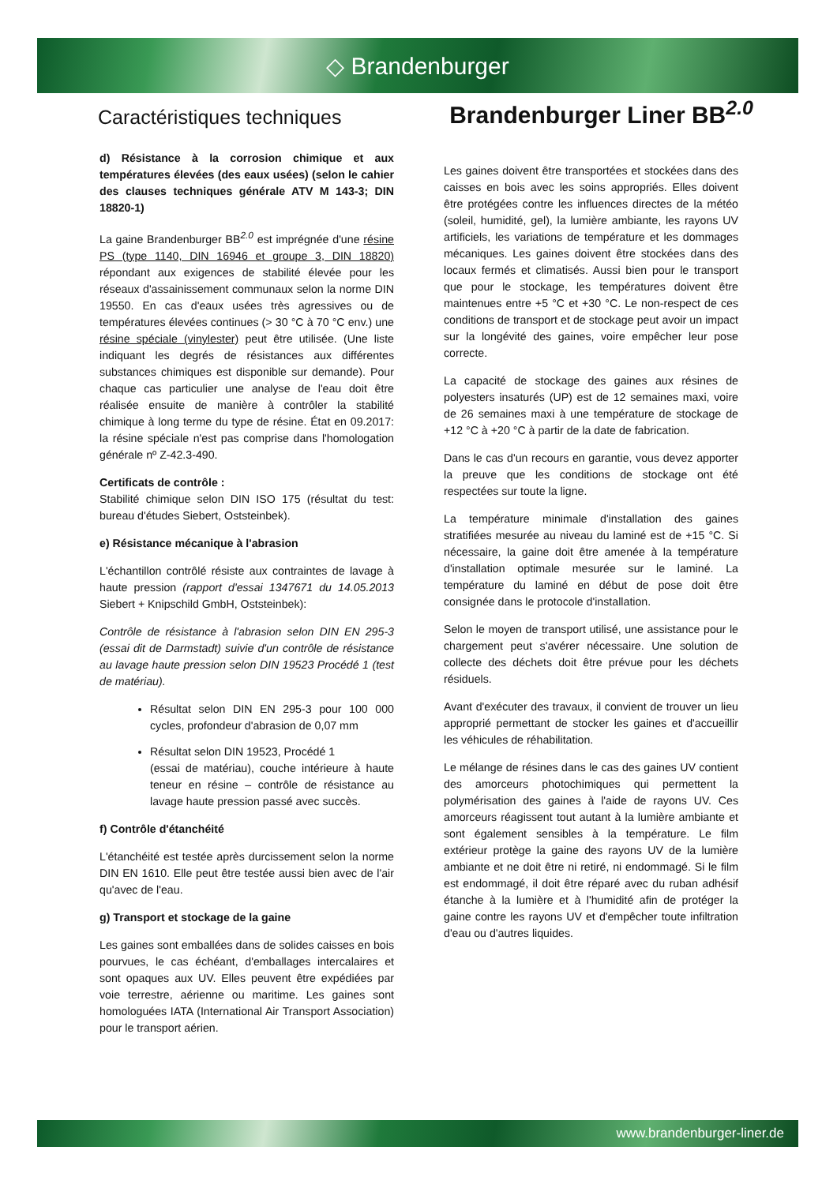◇ Brandenburger
Caractéristiques techniques
Brandenburger Liner BB<sup>2.0</sup>
d) Résistance à la corrosion chimique et aux températures élevées (des eaux usées) (selon le cahier des clauses techniques générale ATV M 143-3; DIN 18820-1)
La gaine Brandenburger BB<sup>2.0</sup> est imprégnée d'une résine PS (type 1140, DIN 16946 et groupe 3, DIN 18820) répondant aux exigences de stabilité élevée pour les réseaux d'assainissement communaux selon la norme DIN 19550. En cas d'eaux usées très agressives ou de températures élevées continues (> 30 °C à 70 °C env.) une résine spéciale (vinylester) peut être utilisée. (Une liste indiquant les degrés de résistances aux différentes substances chimiques est disponible sur demande). Pour chaque cas particulier une analyse de l'eau doit être réalisée ensuite de manière à contrôler la stabilité chimique à long terme du type de résine. État en 09.2017: la résine spéciale n'est pas comprise dans l'homologation générale nº Z-42.3-490.
Certificats de contrôle :
Stabilité chimique selon DIN ISO 175 (résultat du test: bureau d'études Siebert, Oststeinbek).
e) Résistance mécanique à l'abrasion
L'échantillon contrôlé résiste aux contraintes de lavage à haute pression (rapport d'essai 1347671 du 14.05.2013 Siebert + Knipschild GmbH, Oststeinbek):
Contrôle de résistance à l'abrasion selon DIN EN 295-3 (essai dit de Darmstadt) suivie d'un contrôle de résistance au lavage haute pression selon DIN 19523 Procédé 1 (test de matériau).
Résultat selon DIN EN 295-3 pour 100 000 cycles, profondeur d'abrasion de 0,07 mm
Résultat selon DIN 19523, Procédé 1
(essai de matériau), couche intérieure à haute teneur en résine – contrôle de résistance au lavage haute pression passé avec succès.
f) Contrôle d'étanchéité
L'étanchéité est testée après durcissement selon la norme DIN EN 1610. Elle peut être testée aussi bien avec de l'air qu'avec de l'eau.
g) Transport et stockage de la gaine
Les gaines sont emballées dans de solides caisses en bois pourvues, le cas échéant, d'emballages intercalaires et sont opaques aux UV. Elles peuvent être expédiées par voie terrestre, aérienne ou maritime. Les gaines sont homologuées IATA (International Air Transport Association) pour le transport aérien.
Les gaines doivent être transportées et stockées dans des caisses en bois avec les soins appropriés. Elles doivent être protégées contre les influences directes de la météo (soleil, humidité, gel), la lumière ambiante, les rayons UV artificiels, les variations de température et les dommages mécaniques. Les gaines doivent être stockées dans des locaux fermés et climatisés. Aussi bien pour le transport que pour le stockage, les températures doivent être maintenues entre +5 °C et +30 °C. Le non-respect de ces conditions de transport et de stockage peut avoir un impact sur la longévité des gaines, voire empêcher leur pose correcte.
La capacité de stockage des gaines aux résines de polyesters insaturés (UP) est de 12 semaines maxi, voire de 26 semaines maxi à une température de stockage de +12 °C à +20 °C à partir de la date de fabrication.
Dans le cas d'un recours en garantie, vous devez apporter la preuve que les conditions de stockage ont été respectées sur toute la ligne.
La température minimale d'installation des gaines stratifiées mesurée au niveau du laminé est de +15 °C. Si nécessaire, la gaine doit être amenée à la température d'installation optimale mesurée sur le laminé. La température du laminé en début de pose doit être consignée dans le protocole d'installation.
Selon le moyen de transport utilisé, une assistance pour le chargement peut s'avérer nécessaire. Une solution de collecte des déchets doit être prévue pour les déchets résiduels.
Avant d'exécuter des travaux, il convient de trouver un lieu approprié permettant de stocker les gaines et d'accueillir les véhicules de réhabilitation.
Le mélange de résines dans le cas des gaines UV contient des amorceurs photochimiques qui permettent la polymérisation des gaines à l'aide de rayons UV. Ces amorceurs réagissent tout autant à la lumière ambiante et sont également sensibles à la température. Le film extérieur protège la gaine des rayons UV de la lumière ambiante et ne doit être ni retiré, ni endommagé. Si le film est endommagé, il doit être réparé avec du ruban adhésif étanche à la lumière et à l'humidité afin de protéger la gaine contre les rayons UV et d'empêcher toute infiltration d'eau ou d'autres liquides.
www.brandenburger-liner.de